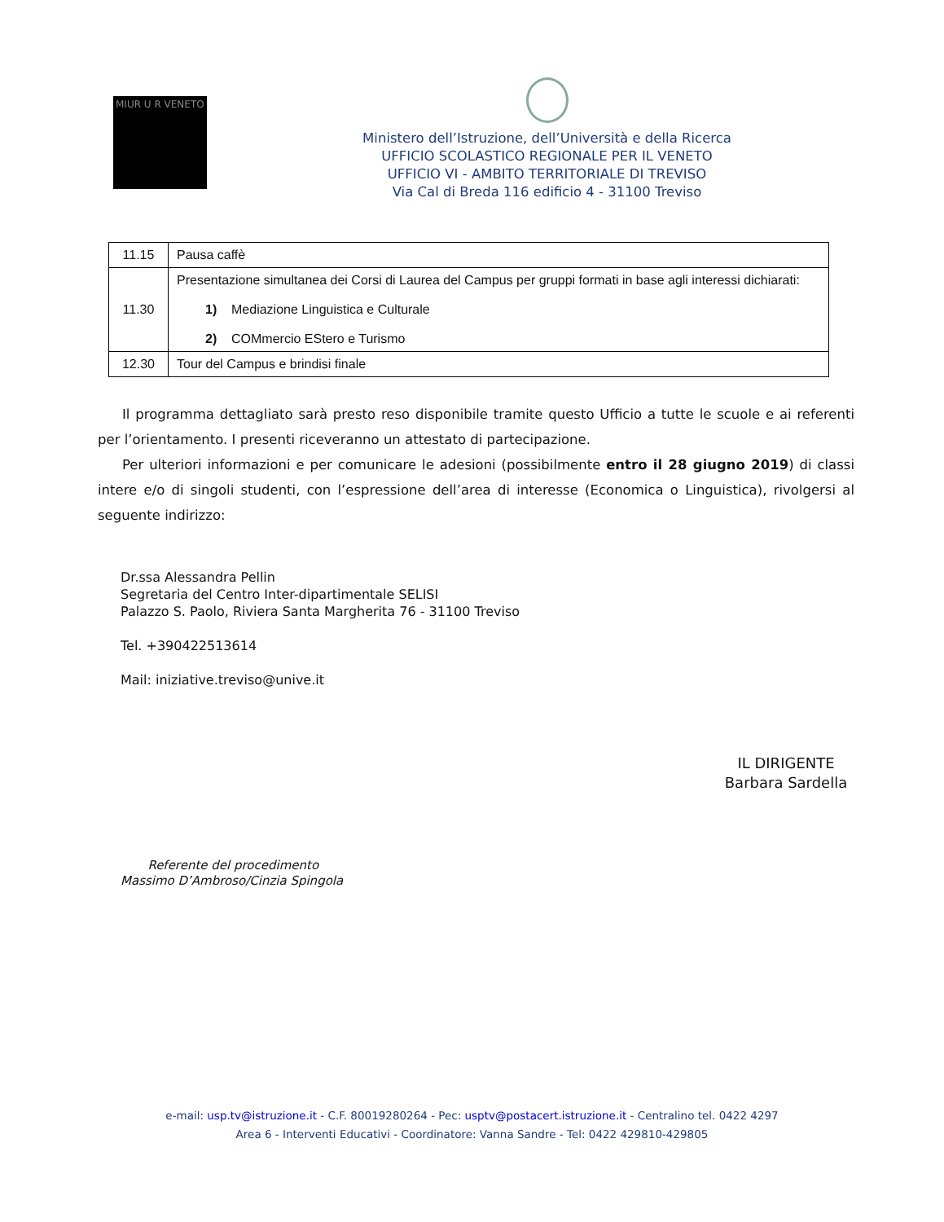MIUR U R VENETO
Ministero dell’Istruzione, dell’Università e della Ricerca
UFFICIO SCOLASTICO REGIONALE PER IL VENETO
UFFICIO VI - AMBITO TERRITORIALE DI TREVISO
Via Cal di Breda 116 edificio 4 - 31100 Treviso
| 11.15 | Pausa caffè |
| 11.30 | Presentazione simultanea dei Corsi di Laurea del Campus per gruppi formati in base agli interessi dichiarati: 1) Mediazione Linguistica e Culturale 2) COMmercio EStero e Turismo |
| 12.30 | Tour del Campus e brindisi finale |
Il programma dettagliato sarà presto reso disponibile tramite questo Ufficio a tutte le scuole e ai referenti per l’orientamento. I presenti riceveranno un attestato di partecipazione.
Per ulteriori informazioni e per comunicare le adesioni (possibilmente entro il 28 giugno 2019) di classi intere e/o di singoli studenti, con l’espressione dell’area di interesse (Economica o Linguistica), rivolgersi al seguente indirizzo:
Dr.ssa Alessandra Pellin
Segretaria del Centro Inter-dipartimentale SELISI
Palazzo S. Paolo, Riviera Santa Margherita 76 - 31100 Treviso
Tel. +390422513614
Mail: iniziative.treviso@unive.it
IL DIRIGENTE
Barbara Sardella
Referente del procedimento
Massimo D’Ambroso/Cinzia Spingola
e-mail: usp.tv@istruzione.it - C.F. 80019280264 - Pec: usptv@postacert.istruzione.it - Centralino tel. 0422 4297
Area 6 - Interventi Educativi - Coordinatore: Vanna Sandre - Tel: 0422 429810-429805